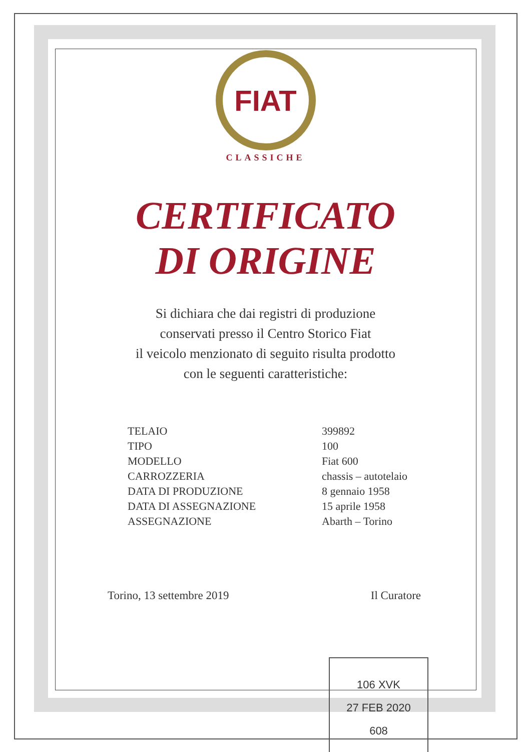FIAT
CLASSICHE
CERTIFICATO
DI ORIGINE
Si dichiara che dai registri di produzione
conservati presso il Centro Storico Fiat
il veicolo menzionato di seguito risulta prodotto
con le seguenti caratteristiche:
| TELAIO | 399892 |
| TIPO | 100 |
| MODELLO | Fiat 600 |
| CARROZZERIA | chassis – autotelaio |
| DATA DI PRODUZIONE | 8 gennaio 1958 |
| DATA DI ASSEGNAZIONE | 15 aprile 1958 |
| ASSEGNAZIONE | Abarth – Torino |
Torino, 13 settembre 2019 Il Curatore
106 XVK
27 FEB 2020
608